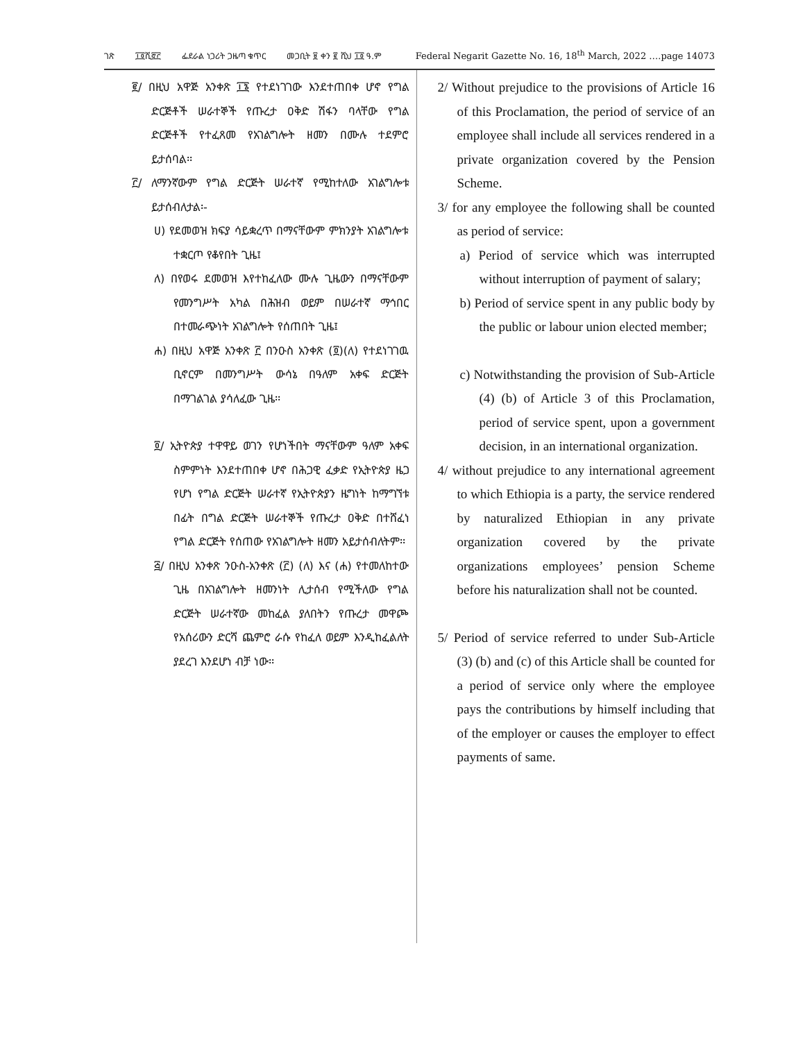ገጽ ፲፬ሺ፸፫ ፌደራል ነጋሪት ጋዜጣ ቁጥር መጋቢት ፱ ቀን ፪ ሺህ ፲፬ ዓ.ም Federal Negarit Gazette No. 16, 18<sup>th</sup> March, 2022 ….page 14073
፪/ በዚህ አዋጅ አንቀጽ ፲፮ የተደነገገው እንደተጠበቀ ሆኖ የግል ድርጅቶች ሠራተኞች የጡረታ ዐቅድ ሽፋን ባላቸው የግል ድርጅቶች የተፈጸመ የአገልግሎት ዘመን በሙሉ ተደምሮ ይታሰባል፡፡
፫/ ለማንኛውም የግል ድርጅት ሠራተኛ የሚከተለው አገልግሎቱ ይታሰብለታል፡-
ሀ) የደመወዝ ክፍያ ሳይቋረጥ በማናቸውም ምክንያት አገልግሎቱ ተቋርጦ የቆየበት ጊዜ፤
ለ) በየወሩ ደመወዝ እየተከፈለው ሙሉ ጊዜውን በማናቸውም የመንግሥት አካል በሕዝብ ወይም በሠራተኛ ማኅበር በተመራጭነት አገልግሎት የሰጠበት ጊዜ፤
ሐ) በዚህ አዋጅ አንቀጽ ፫ በንዑስ አንቀጽ (፬)(ለ) የተደነገገዉ ቢኖርም በመንግሥት ውሳኔ በዓለም አቀፍ ድርጅት በማገልገል ያሳለፈው ጊዜ፡፡
፬/ ኢትዮጵያ ተዋዋይ ወገን የሆነችበት ማናቸውም ዓለም አቀፍ ስምምነት እንደተጠበቀ ሆኖ በሕጋዊ ፈቃድ የኢትዮጵያ ዜጋ የሆነ የግል ድርጅት ሠራተኛ የኢትዮጵያን ዜግነት ከማግኘቱ በፊት በግል ድርጅት ሠራተኞች የጡረታ ዐቅድ በተሸፈነ የግል ድርጅት የሰጠው የአገልግሎት ዘመን አይታሰብለትም፡፡
፭/ በዚህ አንቀጽ ንዑስ-አንቀጽ (፫) (ለ) እና (ሐ) የተመለከተው ጊዜ በአገልግሎት ዘመንነት ሊታሰብ የሚችለው የግል ድርጅት ሠራተኛው መከፈል ያለበትን የጡረታ መዋጮ የአሰሪውን ድርሻ ጨምሮ ራሱ የከፈለ ወይም እንዲከፈልለት ያደረገ እንደሆነ ብቻ ነው፡፡
2/ Without prejudice to the provisions of Article 16 of this Proclamation, the period of service of an employee shall include all services rendered in a private organization covered by the Pension Scheme.
3/ for any employee the following shall be counted as period of service:
a) Period of service which was interrupted without interruption of payment of salary;
b) Period of service spent in any public body by the public or labour union elected member;
c) Notwithstanding the provision of Sub-Article (4) (b) of Article 3 of this Proclamation, period of service spent, upon a government decision, in an international organization.
4/ without prejudice to any international agreement to which Ethiopia is a party, the service rendered by naturalized Ethiopian in any private organization covered by the private organizations employees’ pension Scheme before his naturalization shall not be counted.
5/ Period of service referred to under Sub-Article (3) (b) and (c) of this Article shall be counted for a period of service only where the employee pays the contributions by himself including that of the employer or causes the employer to effect payments of same.